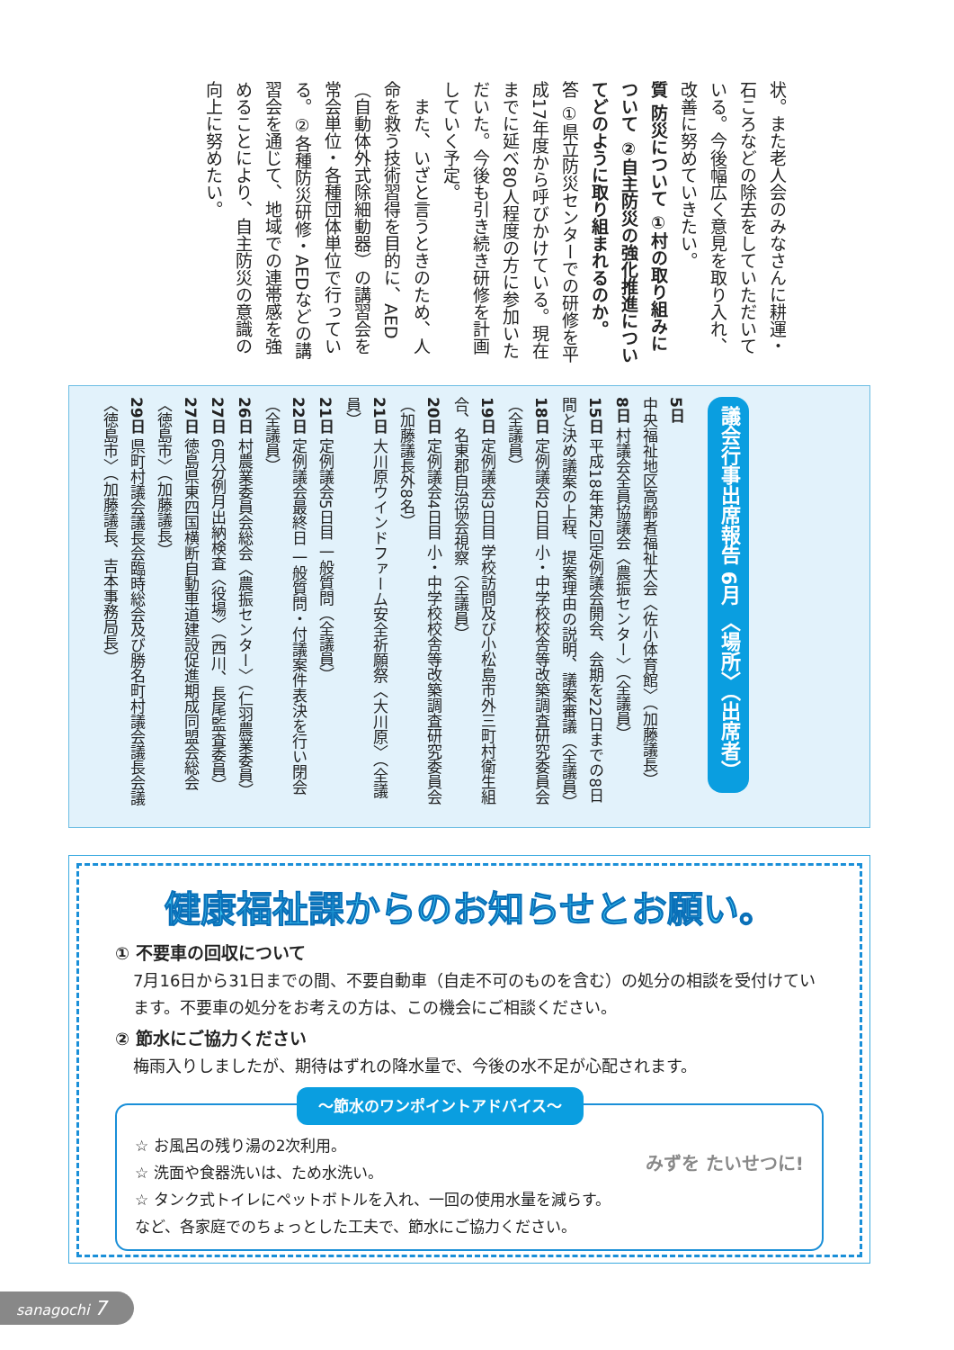状。また老人会のみなさんに耕運・石ころなどの除去をしていただいている。今後幅広く意見を取り入れ、改善に努めていきたい。
質 防災について ①村の取り組みについて ②自主防災の強化推進についてどのように取り組まれるのか。
答 ①県立防災センターでの研修を平成17年度から呼びかけている。現在までに延べ80人程度の方に参加いただいた。今後も引き続き研修を計画していく予定。
　また、いざと言うときのため、人命を救う技術習得を目的に、AED（自動体外式除細動器）の講習会を常会単位・各種団体単位で行っている。②各種防災研修・AEDなどの講習会を通じて、地域での連帯感を強めることにより、自主防災の意識の向上に努めたい。
議会行事出席報告 6月 〈場所〉（出席者）
5日 中央福祉地区高齢者福祉大会〈佐小体育館〉（加藤議長）
8日 村議会全員協議会〈農振センター〉（全議員）
15日 平成18年第2回定例議会開会、会期を22日までの8日間と決め議案の上程、提案理由の説明、議案審議（全議員）
18日 定例議会2日目 小・中学校校舎等改築調査研究委員会（全議員）
19日 定例議会3日目 学校訪問及び小松島市外三町村衛生組合、名東郡自治協会視察（全議員）
20日 定例議会4日目 小・中学校校舎等改築調査研究委員会（加藤議長外8名）
21日 大川原ウインドファーム安全祈願祭〈大川原〉（全議員）
21日 定例議会5日目 一般質問（全議員）
22日 定例議会最終日 一般質問・付議案件表決を行い閉会（全議員）
26日 村農業委員会総会〈農振センター〉（仁羽農業委員）
27日 6月分例月出納検査〈役場〉（西川、長尾監査委員）
27日 徳島県東四国横断自動車道建設促進期成同盟会総会〈徳島市〉（加藤議長）
29日 県町村議会議長会臨時総会及び勝名町村議会議長会議〈徳島市〉（加藤議長、吉本事務局長）
健康福祉課からのお知らせとお願い。
① 不要車の回収について
7月16日から31日までの間、不要自動車（自走不可のものを含む）の処分の相談を受付けています。不要車の処分をお考えの方は、この機会にご相談ください。
② 節水にご協力ください
梅雨入りしましたが、期待はずれの降水量で、今後の水不足が心配されます。
～節水のワンポイントアドバイス～
みずを たいせつに! ☆ お風呂の残り湯の2次利用。
☆ 洗面や食器洗いは、ため水洗い。
☆ タンク式トイレにペットボトルを入れ、一回の使用水量を減らす。
など、各家庭でのちょっとした工夫で、節水にご協力ください。
sanagochi 7